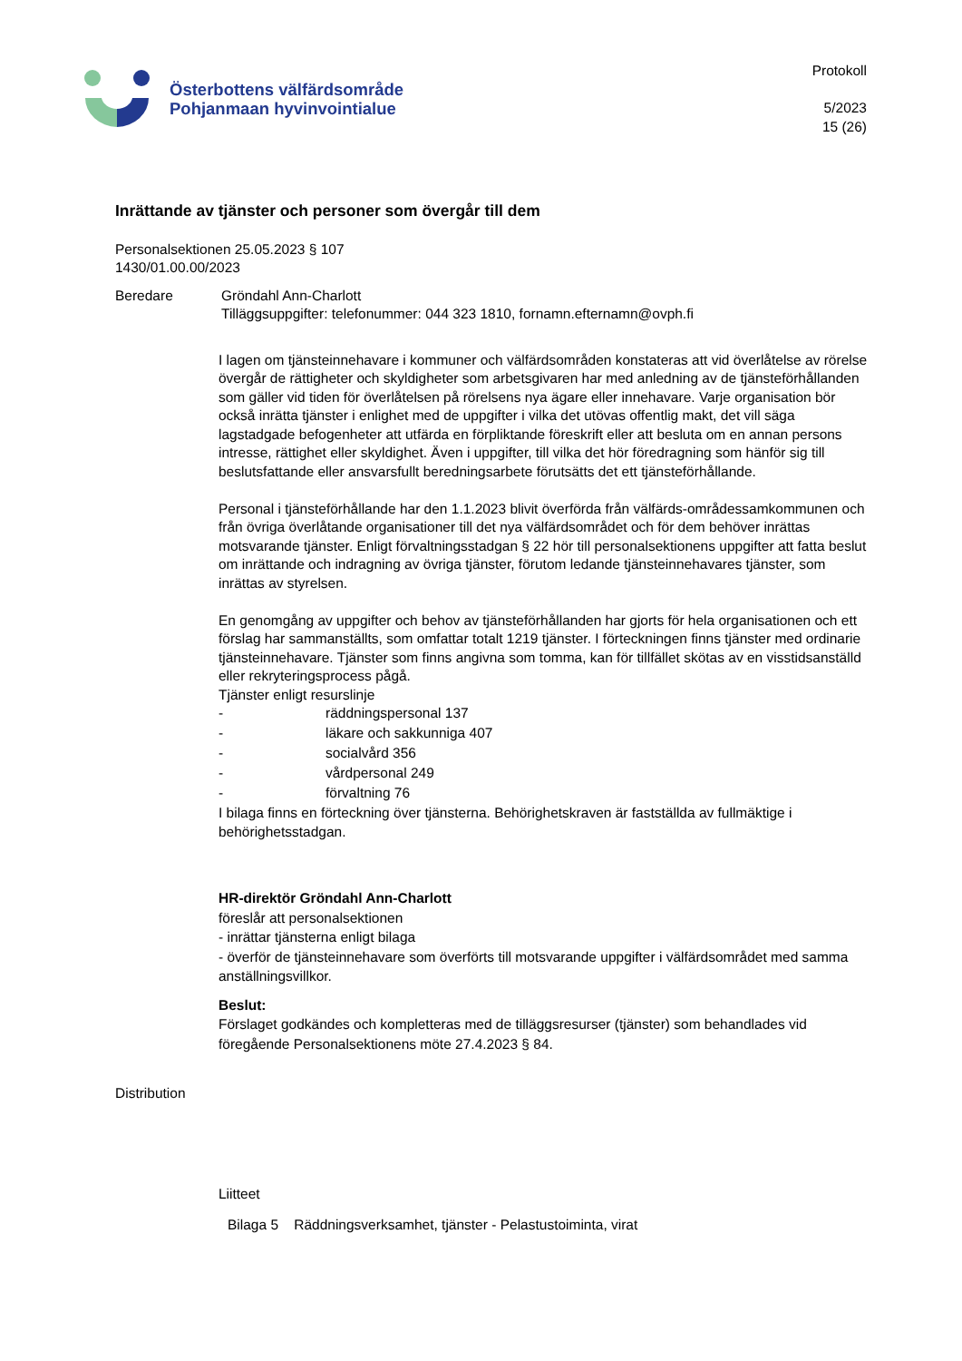Österbottens välfärdsområde
Pohjanmaan hyvinvointialue
Protokoll
5/2023
15 (26)
Inrättande av tjänster och personer som övergår till dem
Personalsektionen 25.05.2023 § 107
1430/01.00.00/2023
Beredare Gröndahl Ann-Charlott
Tilläggsuppgifter: telefonummer: 044 323 1810, fornamn.efternamn@ovph.fi
I lagen om tjänsteinnehavare i kommuner och välfärdsområden konstateras att vid överlåtelse av rörelse övergår de rättigheter och skyldigheter som arbetsgivaren har med anledning av de tjänsteförhållanden som gäller vid tiden för överlåtelsen på rörelsens nya ägare eller innehavare. Varje organisation bör också inrätta tjänster i enlighet med de uppgifter i vilka det utövas offentlig makt, det vill säga lagstadgade befogenheter att utfärda en förpliktande föreskrift eller att besluta om en annan persons intresse, rättighet eller skyldighet. Även i uppgifter, till vilka det hör föredragning som hänför sig till beslutsfattande eller ansvarsfullt beredningsarbete förutsätts det ett tjänsteförhållande.
Personal i tjänsteförhållande har den 1.1.2023 blivit överförda från välfärds-områdessamkommunen och från övriga överlåtande organisationer till det nya välfärdsområdet och för dem behöver inrättas motsvarande tjänster. Enligt förvaltningsstadgan § 22 hör till personalsektionens uppgifter att fatta beslut om inrättande och indragning av övriga tjänster, förutom ledande tjänsteinnehavares tjänster, som inrättas av styrelsen.
En genomgång av uppgifter och behov av tjänsteförhållanden har gjorts för hela organisationen och ett förslag har sammanställts, som omfattar totalt 1219 tjänster. I förteckningen finns tjänster med ordinarie tjänsteinnehavare. Tjänster som finns angivna som tomma, kan för tillfället skötas av en visstidsanställd eller rekryteringsprocess pågå.
Tjänster enligt resurslinje
- räddningspersonal 137
- läkare och sakkunniga 407
- socialvård 356
- vårdpersonal 249
- förvaltning 76
I bilaga finns en förteckning över tjänsterna. Behörighetskraven är fastställda av fullmäktige i behörighetsstadgan.
HR-direktör Gröndahl Ann-Charlott
föreslår att personalsektionen
- inrättar tjänsterna enligt bilaga
- överför de tjänsteinnehavare som överförts till motsvarande uppgifter i välfärdsområdet med samma anställningsvillkor.
Beslut:
Förslaget godkändes och kompletteras med de tilläggsresurser (tjänster) som behandlades vid föregående Personalsektionens möte 27.4.2023 § 84.
Distribution
Liitteet
Bilaga 5 Räddningsverksamhet, tjänster - Pelastustoiminta, virat